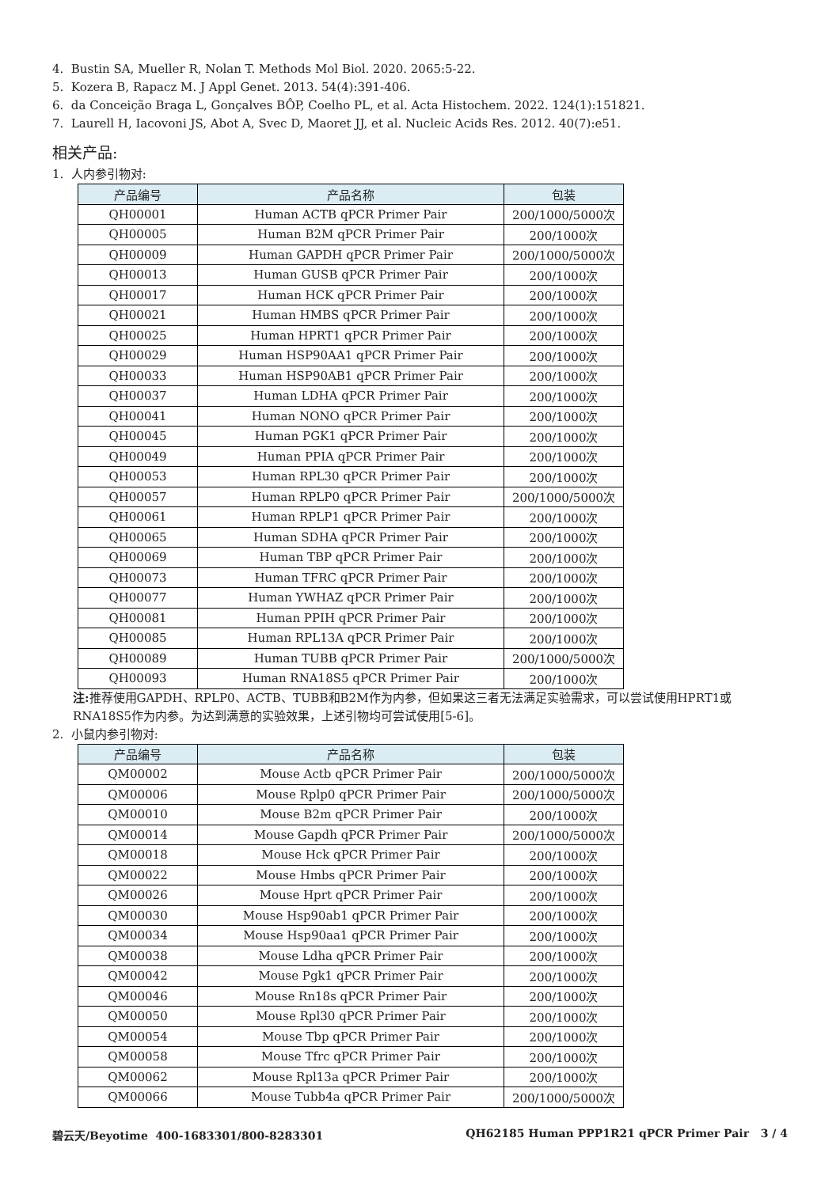4. Bustin SA, Mueller R, Nolan T. Methods Mol Biol. 2020. 2065:5-22.
5. Kozera B, Rapacz M. J Appl Genet. 2013. 54(4):391-406.
6. da Conceição Braga L, Gonçalves BÔP, Coelho PL, et al. Acta Histochem. 2022. 124(1):151821.
7. Laurell H, Iacovoni JS, Abot A, Svec D, Maoret JJ, et al. Nucleic Acids Res. 2012. 40(7):e51.
相关产品:
1. 人内参引物对:
| 产品编号 | 产品名称 | 包装 |
| --- | --- | --- |
| QH00001 | Human ACTB qPCR Primer Pair | 200/1000/5000次 |
| QH00005 | Human B2M qPCR Primer Pair | 200/1000次 |
| QH00009 | Human GAPDH qPCR Primer Pair | 200/1000/5000次 |
| QH00013 | Human GUSB qPCR Primer Pair | 200/1000次 |
| QH00017 | Human HCK qPCR Primer Pair | 200/1000次 |
| QH00021 | Human HMBS qPCR Primer Pair | 200/1000次 |
| QH00025 | Human HPRT1 qPCR Primer Pair | 200/1000次 |
| QH00029 | Human HSP90AA1 qPCR Primer Pair | 200/1000次 |
| QH00033 | Human HSP90AB1 qPCR Primer Pair | 200/1000次 |
| QH00037 | Human LDHA qPCR Primer Pair | 200/1000次 |
| QH00041 | Human NONO qPCR Primer Pair | 200/1000次 |
| QH00045 | Human PGK1 qPCR Primer Pair | 200/1000次 |
| QH00049 | Human PPIA qPCR Primer Pair | 200/1000次 |
| QH00053 | Human RPL30 qPCR Primer Pair | 200/1000次 |
| QH00057 | Human RPLP0 qPCR Primer Pair | 200/1000/5000次 |
| QH00061 | Human RPLP1 qPCR Primer Pair | 200/1000次 |
| QH00065 | Human SDHA qPCR Primer Pair | 200/1000次 |
| QH00069 | Human TBP qPCR Primer Pair | 200/1000次 |
| QH00073 | Human TFRC qPCR Primer Pair | 200/1000次 |
| QH00077 | Human YWHAZ qPCR Primer Pair | 200/1000次 |
| QH00081 | Human PPIH qPCR Primer Pair | 200/1000次 |
| QH00085 | Human RPL13A qPCR Primer Pair | 200/1000次 |
| QH00089 | Human TUBB qPCR Primer Pair | 200/1000/5000次 |
| QH00093 | Human RNA18S5 qPCR Primer Pair | 200/1000次 |
注: 推荐使用GAPDH、RPLP0、ACTB、TUBB和B2M作为内参，但如果这三者无法满足实验需求，可以尝试使用HPRT1或RNA18S5作为内参。为达到满意的实验效果，上述引物均可尝试使用[5-6]。
2. 小鼠内参引物对:
| 产品编号 | 产品名称 | 包装 |
| --- | --- | --- |
| QM00002 | Mouse Actb qPCR Primer Pair | 200/1000/5000次 |
| QM00006 | Mouse Rplp0 qPCR Primer Pair | 200/1000/5000次 |
| QM00010 | Mouse B2m qPCR Primer Pair | 200/1000次 |
| QM00014 | Mouse Gapdh qPCR Primer Pair | 200/1000/5000次 |
| QM00018 | Mouse Hck qPCR Primer Pair | 200/1000次 |
| QM00022 | Mouse Hmbs qPCR Primer Pair | 200/1000次 |
| QM00026 | Mouse Hprt qPCR Primer Pair | 200/1000次 |
| QM00030 | Mouse Hsp90ab1 qPCR Primer Pair | 200/1000次 |
| QM00034 | Mouse Hsp90aa1 qPCR Primer Pair | 200/1000次 |
| QM00038 | Mouse Ldha qPCR Primer Pair | 200/1000次 |
| QM00042 | Mouse Pgk1 qPCR Primer Pair | 200/1000次 |
| QM00046 | Mouse Rn18s qPCR Primer Pair | 200/1000次 |
| QM00050 | Mouse Rpl30 qPCR Primer Pair | 200/1000次 |
| QM00054 | Mouse Tbp qPCR Primer Pair | 200/1000次 |
| QM00058 | Mouse Tfrc qPCR Primer Pair | 200/1000次 |
| QM00062 | Mouse Rpl13a qPCR Primer Pair | 200/1000次 |
| QM00066 | Mouse Tubb4a qPCR Primer Pair | 200/1000/5000次 |
碧云天/Beyotime 400-1683301/800-8283301 QH62185 Human PPP1R21 qPCR Primer Pair 3 / 4